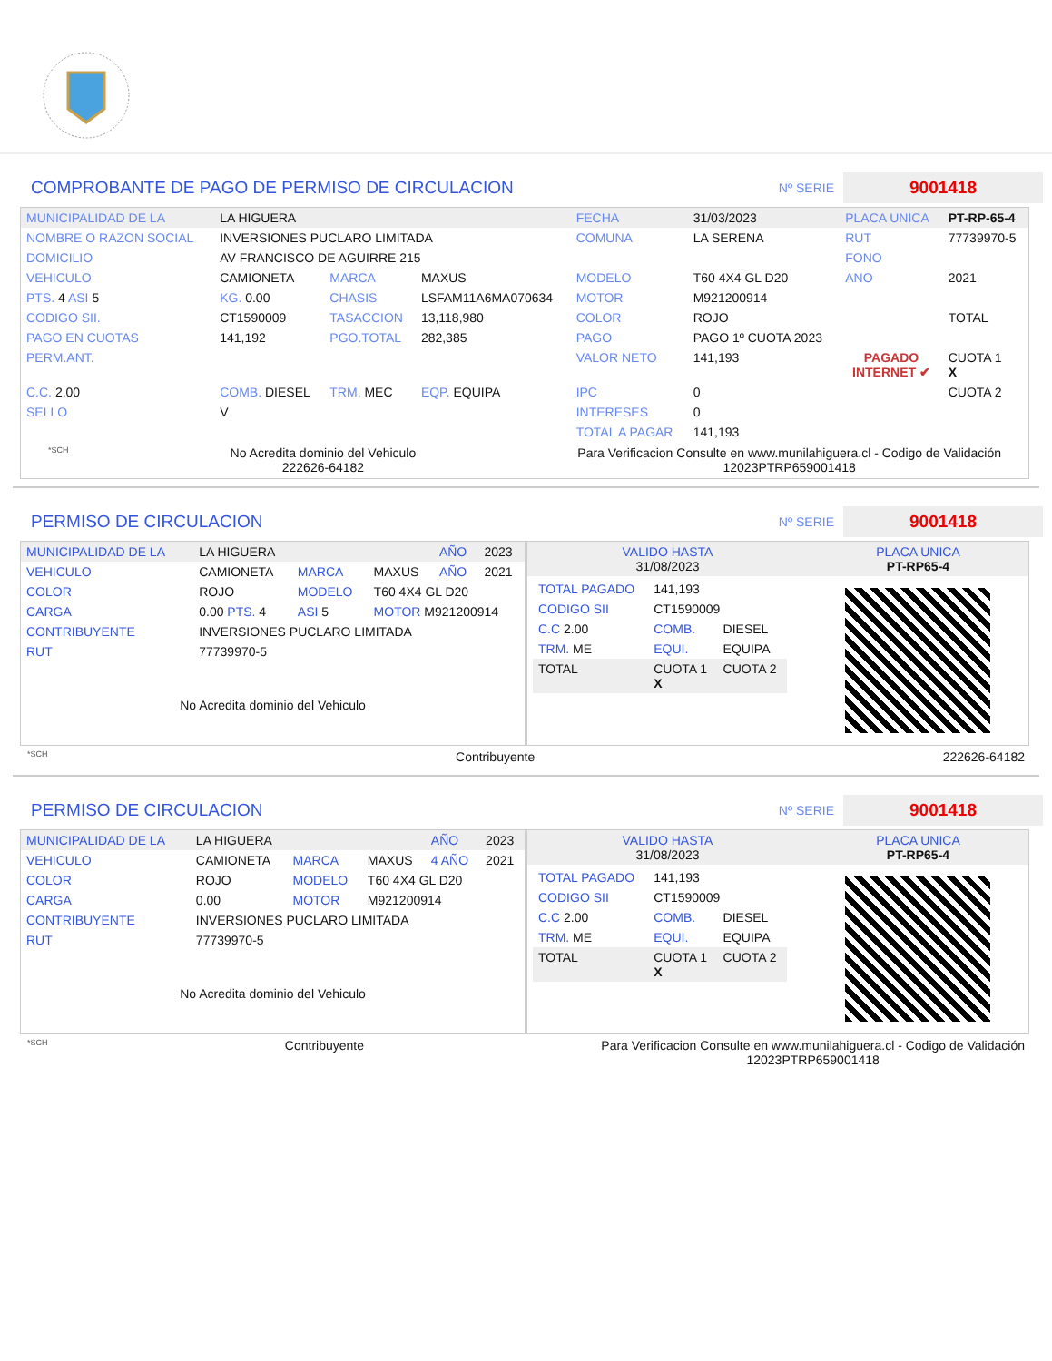COMPROBANTE DE PAGO DE PERMISO DE CIRCULACION Nº SERIE 9001418
| MUNICIPALIDAD DE LA | LA HIGUERA | | | FECHA | 31/03/2023 | PLACA UNICA | PT-RP-65-4 |
| NOMBRE O RAZON SOCIAL | INVERSIONES PUCLARO LIMITADA | | | COMUNA | LA SERENA | RUT | 77739970-5 |
| DOMICILIO | AV FRANCISCO DE AGUIRRE 215 | | | | | FONO | |
| VEHICULO | CAMIONETA | MARCA | MAXUS | MODELO | T60 4X4 GL D20 | ANO | 2021 |
| PTS. 4 ASI 5 | KG. 0.00 | CHASIS | LSFAM11A6MA070634 | MOTOR | M921200914 | | |
| CODIGO SII. | CT1590009 | TASACCION | 13,118,980 | COLOR | ROJO | | TOTAL |
| PAGO EN CUOTAS | 141,192 | PGO.TOTAL | 282,385 | PAGO | PAGO 1º CUOTA 2023 | | |
| PERM.ANT. | | | | VALOR NETO | 141,193 | PAGADO INTERNET ✔ | CUOTA 1 X |
| C.C. 2.00 | COMB. DIESEL | TRM. MEC | EQP. EQUIPA | IPC | 0 | | CUOTA 2 |
| SELLO | V | | | INTERESES | 0 | | |
| | | | | TOTAL A PAGAR | 141,193 | | |
*SCH No Acredita dominio del Vehiculo
222626-64182 Para Verificacion Consulte en www.munilahiguera.cl - Codigo de Validación
12023PTRP659001418
PERMISO DE CIRCULACION Nº SERIE 9001418
| MUNICIPALIDAD DE LA | LA HIGUERA | | | AÑO | 2023 |
| VEHICULO | CAMIONETA | MARCA | MAXUS | AÑO | 2021 |
| COLOR | ROJO | MODELO | T60 4X4 GL D20 | | |
| CARGA | 0.00 PTS. 4 | ASI 5 | MOTOR M921200914 | | |
| CONTRIBUYENTE | INVERSIONES PUCLARO LIMITADA | | | | |
| RUT | 77739970-5 | | | | |
| No Acredita dominio del Vehiculo | | | | | |
| VALIDO HASTA 31/08/2023 | | PLACA UNICA PT-RP65-4 |
| / TOTAL PAGADO / 141,193 / / / CODIGO SII / CT1590009 / / / C.C 2.00 / COMB. / DIESEL / / TRM. ME / EQUI. / EQUIPA / / TOTAL / CUOTA 1 X / CUOTA 2 / | | |
*SCH Contribuyente 222626-64182
PERMISO DE CIRCULACION Nº SERIE 9001418
| MUNICIPALIDAD DE LA | LA HIGUERA | | | AÑO | 2023 |
| VEHICULO | CAMIONETA | MARCA | MAXUS | 4 AÑO | 2021 |
| COLOR | ROJO | MODELO | T60 4X4 GL D20 | | |
| CARGA | 0.00 | MOTOR | M921200914 | | |
| CONTRIBUYENTE | INVERSIONES PUCLARO LIMITADA | | | | |
| RUT | 77739970-5 | | | | |
| No Acredita dominio del Vehiculo | | | | | |
| VALIDO HASTA 31/08/2023 | | PLACA UNICA PT-RP65-4 |
| / TOTAL PAGADO / 141,193 / / / CODIGO SII / CT1590009 / / / C.C 2.00 / COMB. / DIESEL / / TRM. ME / EQUI. / EQUIPA / / TOTAL / CUOTA 1 X / CUOTA 2 / | | |
*SCH Contribuyente Para Verificacion Consulte en www.munilahiguera.cl - Codigo de Validación
12023PTRP659001418